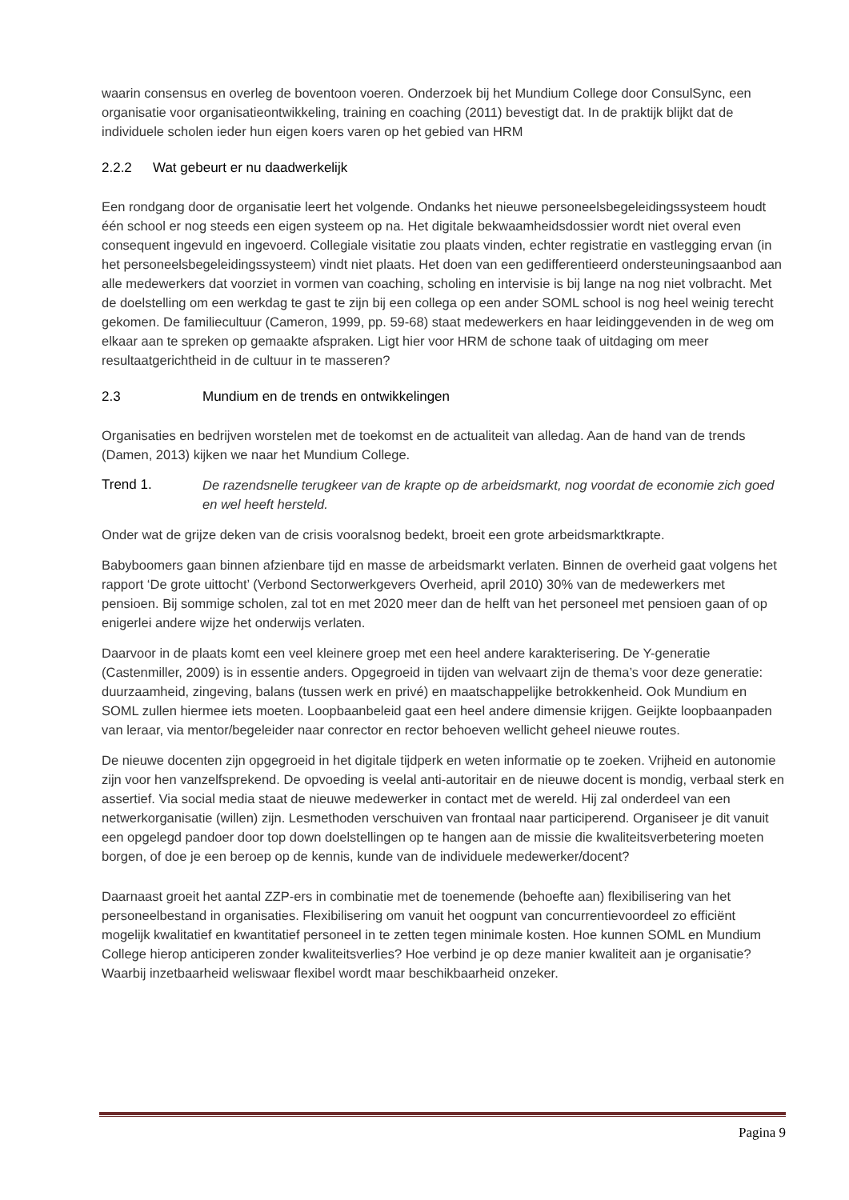waarin consensus en overleg de boventoon voeren. Onderzoek bij het Mundium College door ConsulSync, een organisatie voor organisatieontwikkeling, training en coaching (2011) bevestigt dat. In de praktijk blijkt dat de individuele scholen ieder hun eigen koers varen op het gebied van HRM
2.2.2 Wat gebeurt er nu daadwerkelijk
Een rondgang door de organisatie leert het volgende. Ondanks het nieuwe personeelsbegeleidingssysteem houdt één school er nog steeds een eigen systeem op na. Het digitale bekwaamheidsdossier wordt niet overal even consequent ingevuld en ingevoerd. Collegiale visitatie zou plaats vinden, echter registratie en vastlegging ervan (in het personeelsbegeleidingssysteem) vindt niet plaats. Het doen van een gedifferentieerd ondersteuningsaanbod aan alle medewerkers dat voorziet in vormen van coaching, scholing en intervisie is bij lange na nog niet volbracht. Met de doelstelling om een werkdag te gast te zijn bij een collega op een ander SOML school is nog heel weinig terecht gekomen. De familiecultuur (Cameron, 1999, pp. 59-68) staat medewerkers en haar leidinggevenden in de weg om elkaar aan te spreken op gemaakte afspraken. Ligt hier voor HRM de schone taak of uitdaging om meer resultaatgerichtheid in de cultuur in te masseren?
2.3 Mundium en de trends en ontwikkelingen
Organisaties en bedrijven worstelen met de toekomst en de actualiteit van alledag. Aan de hand van de trends (Damen, 2013) kijken we naar het Mundium College.
Trend 1. De razendsnelle terugkeer van de krapte op de arbeidsmarkt, nog voordat de economie zich goed en wel heeft hersteld.
Onder wat de grijze deken van de crisis vooralsnog bedekt, broeit een grote arbeidsmarktkrapte.
Babyboomers gaan binnen afzienbare tijd en masse de arbeidsmarkt verlaten. Binnen de overheid gaat volgens het rapport ‘De grote uittocht’ (Verbond Sectorwerkgevers Overheid, april 2010) 30% van de medewerkers met pensioen. Bij sommige scholen, zal tot en met 2020 meer dan de helft van het personeel met pensioen gaan of op enigerlei andere wijze het onderwijs verlaten.
Daarvoor in de plaats komt een veel kleinere groep met een heel andere karakterisering. De Y-generatie (Castenmiller, 2009) is in essentie anders. Opgegroeid in tijden van welvaart zijn de thema’s voor deze generatie: duurzaamheid, zingeving, balans (tussen werk en privé) en maatschappelijke betrokkenheid. Ook Mundium en SOML zullen hiermee iets moeten. Loopbaanbeleid gaat een heel andere dimensie krijgen. Geijkte loopbaanpaden van leraar, via mentor/begeleider naar conrector en rector behoeven wellicht geheel nieuwe routes.
De nieuwe docenten zijn opgegroeid in het digitale tijdperk en weten informatie op te zoeken. Vrijheid en autonomie zijn voor hen vanzelfsprekend. De opvoeding is veelal anti-autoritair en de nieuwe docent is mondig, verbaal sterk en assertief. Via social media staat de nieuwe medewerker in contact met de wereld. Hij zal onderdeel van een netwerkorganisatie (willen) zijn. Lesmethoden verschuiven van frontaal naar participerend. Organiseer je dit vanuit een opgelegd pandoer door top down doelstellingen op te hangen aan de missie die kwaliteitsverbetering moeten borgen, of doe je een beroep op de kennis, kunde van de individuele medewerker/docent?
Daarnaast groeit het aantal ZZP-ers in combinatie met de toenemende (behoefte aan) flexibilisering van het personeelbestand in organisaties. Flexibilisering om vanuit het oogpunt van concurrentievoordeel zo efficiënt mogelijk kwalitatief en kwantitatief personeel in te zetten tegen minimale kosten. Hoe kunnen SOML en Mundium College hierop anticiperen zonder kwaliteitsverlies? Hoe verbind je op deze manier kwaliteit aan je organisatie? Waarbij inzetbaarheid weliswaar flexibel wordt maar beschikbaarheid onzeker.
Pagina 9